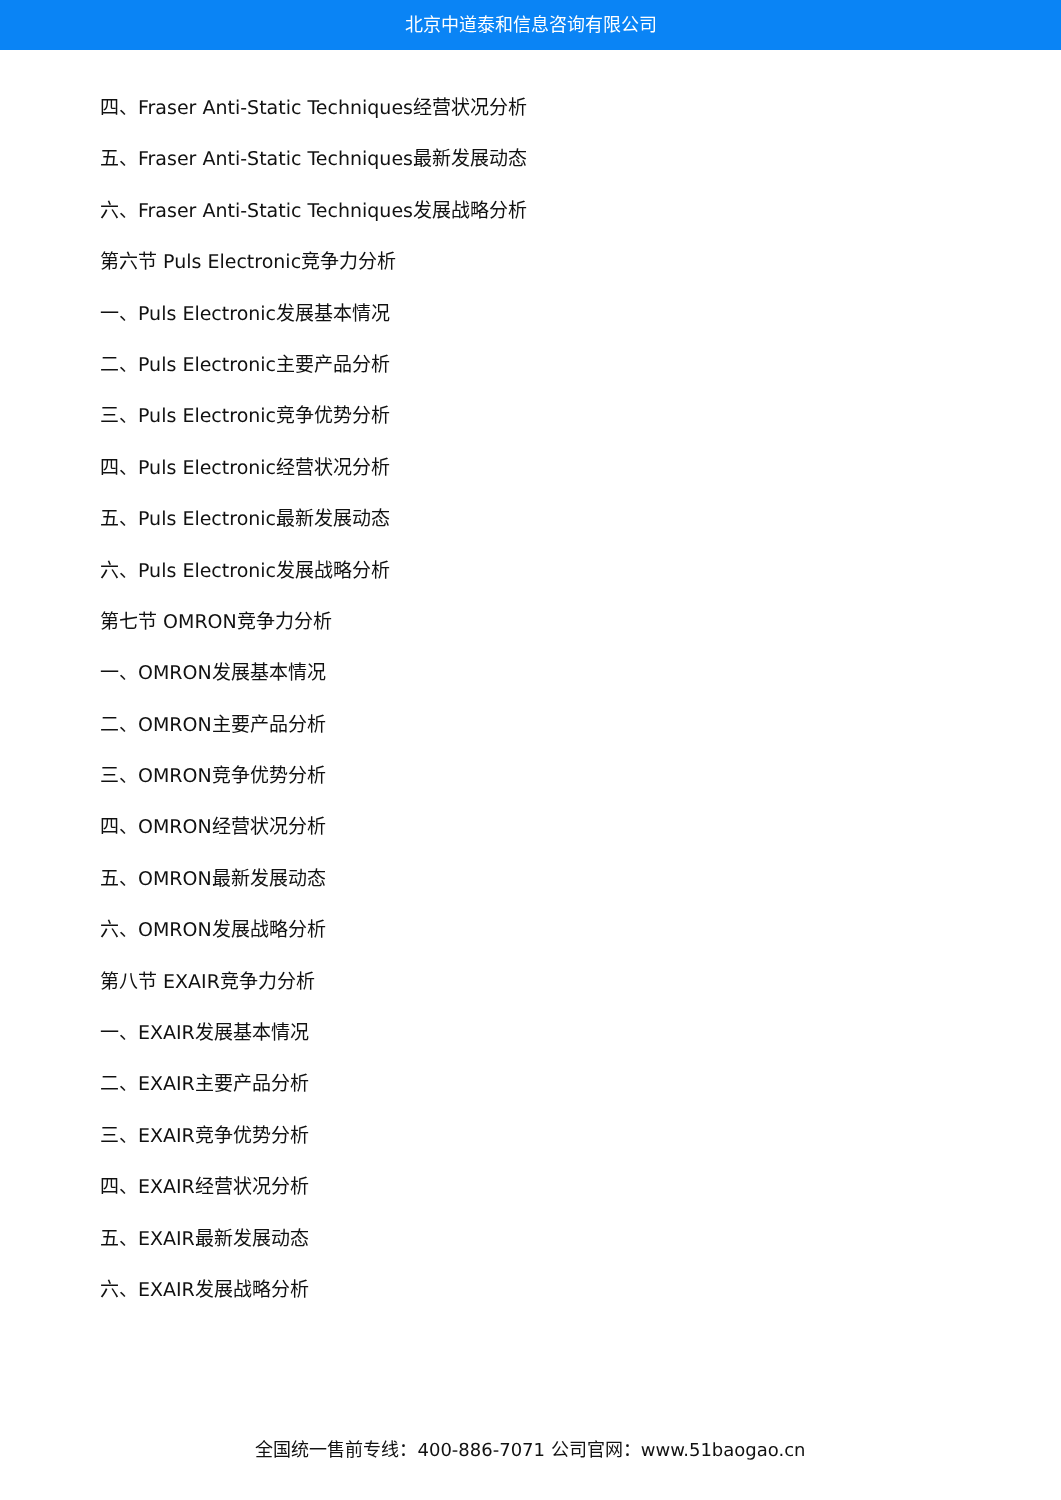北京中道泰和信息咨询有限公司
四、Fraser Anti-Static Techniques经营状况分析
五、Fraser Anti-Static Techniques最新发展动态
六、Fraser Anti-Static Techniques发展战略分析
第六节 Puls Electronic竞争力分析
一、Puls Electronic发展基本情况
二、Puls Electronic主要产品分析
三、Puls Electronic竞争优势分析
四、Puls Electronic经营状况分析
五、Puls Electronic最新发展动态
六、Puls Electronic发展战略分析
第七节 OMRON竞争力分析
一、OMRON发展基本情况
二、OMRON主要产品分析
三、OMRON竞争优势分析
四、OMRON经营状况分析
五、OMRON最新发展动态
六、OMRON发展战略分析
第八节 EXAIR竞争力分析
一、EXAIR发展基本情况
二、EXAIR主要产品分析
三、EXAIR竞争优势分析
四、EXAIR经营状况分析
五、EXAIR最新发展动态
六、EXAIR发展战略分析
全国统一售前专线：400-886-7071 公司官网：www.51baogao.cn